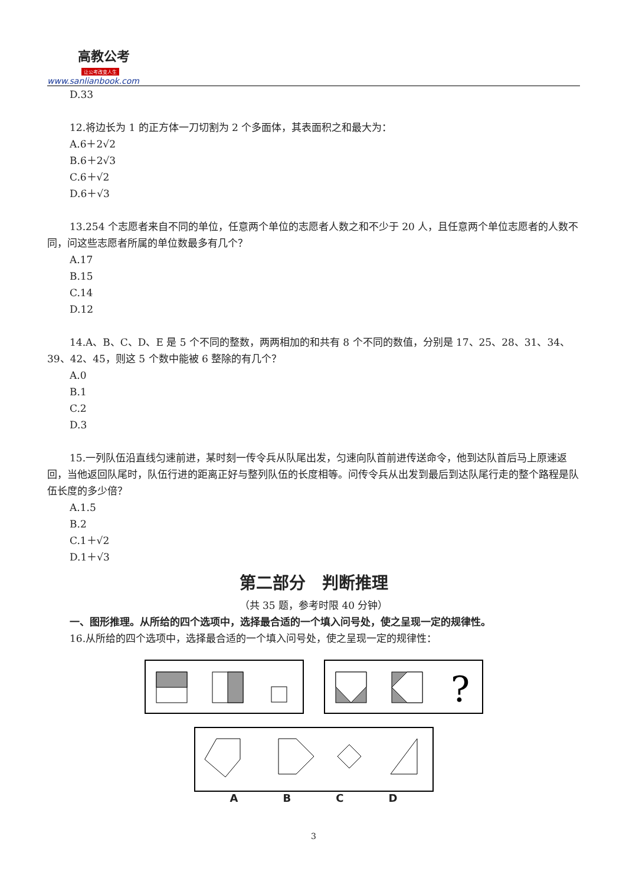高教公考
让公考改变人生
www.sanlianbook.com
D.33
12.将边长为 1 的正方体一刀切割为 2 个多面体，其表面积之和最大为：
A.6＋2√2
B.6＋2√3
C.6＋√2
D.6＋√3
13.254 个志愿者来自不同的单位，任意两个单位的志愿者人数之和不少于 20 人，且任意两个单位志愿者的人数不同，问这些志愿者所属的单位数最多有几个？
A.17
B.15
C.14
D.12
14.A、B、C、D、E 是 5 个不同的整数，两两相加的和共有 8 个不同的数值，分别是 17、25、28、31、34、39、42、45，则这 5 个数中能被 6 整除的有几个？
A.0
B.1
C.2
D.3
15.一列队伍沿直线匀速前进，某时刻一传令兵从队尾出发，匀速向队首前进传送命令，他到达队首后马上原速返回，当他返回队尾时，队伍行进的距离正好与整列队伍的长度相等。问传令兵从出发到最后到达队尾行走的整个路程是队伍长度的多少倍？
A.1.5
B.2
C.1＋√2
D.1＋√3
第二部分　判断推理
（共 35 题，参考时限 40 分钟）
一、图形推理。从所给的四个选项中，选择最合适的一个填入问号处，使之呈现一定的规律性。
16.从所给的四个选项中，选择最合适的一个填入问号处，使之呈现一定的规律性：
?
A B C D
3